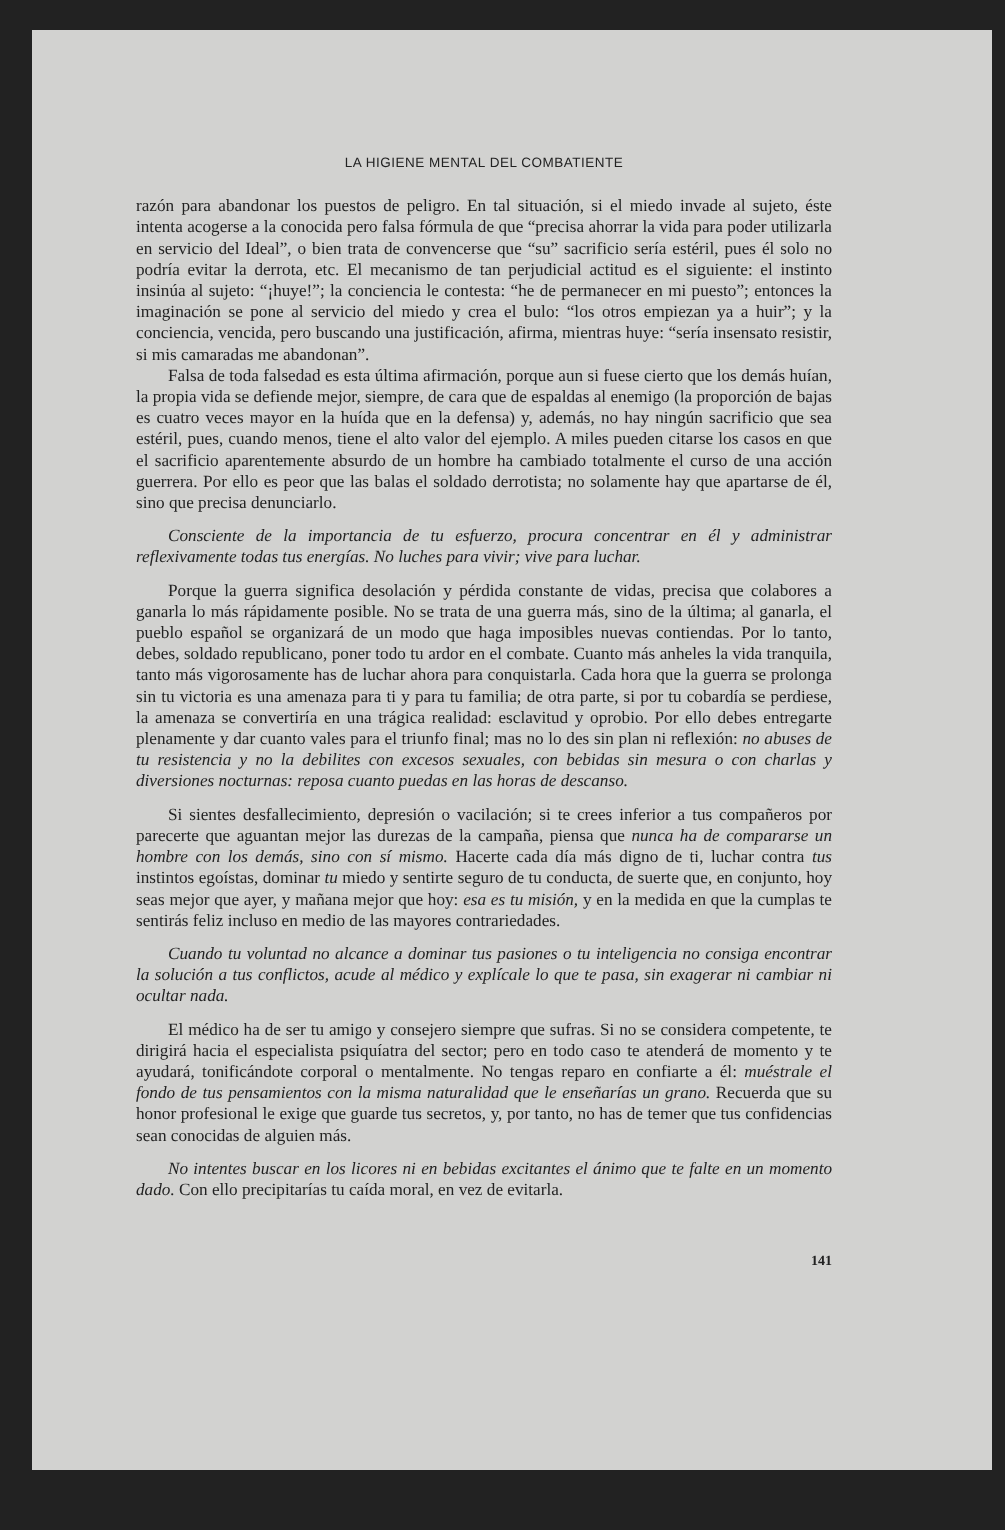LA HIGIENE MENTAL DEL COMBATIENTE
razón para abandonar los puestos de peligro. En tal situación, si el miedo invade al sujeto, éste intenta acogerse a la conocida pero falsa fórmula de que “precisa ahorrar la vida para poder utilizarla en servicio del Ideal”, o bien trata de convencerse que “su” sacrificio sería estéril, pues él solo no podría evitar la derrota, etc. El mecanismo de tan perjudicial actitud es el siguiente: el instinto insinúa al sujeto: “¡huye!”; la conciencia le contesta: “he de permanecer en mi puesto”; entonces la imaginación se pone al servicio del miedo y crea el bulo: “los otros empiezan ya a huir”; y la conciencia, vencida, pero buscando una justificación, afirma, mientras huye: “sería insensato resistir, si mis camaradas me abandonan”.
Falsa de toda falsedad es esta última afirmación, porque aun si fuese cierto que los demás huían, la propia vida se defiende mejor, siempre, de cara que de espaldas al enemigo (la proporción de bajas es cuatro veces mayor en la huída que en la defensa) y, además, no hay ningún sacrificio que sea estéril, pues, cuando menos, tiene el alto valor del ejemplo. A miles pueden citarse los casos en que el sacrificio aparentemente absurdo de un hombre ha cambiado totalmente el curso de una acción guerrera. Por ello es peor que las balas el soldado derrotista; no solamente hay que apartarse de él, sino que precisa denunciarlo.
Consciente de la importancia de tu esfuerzo, procura concentrar en él y administrar reflexivamente todas tus energías. No luches para vivir; vive para luchar.
Porque la guerra significa desolación y pérdida constante de vidas, precisa que colabores a ganarla lo más rápidamente posible. No se trata de una guerra más, sino de la última; al ganarla, el pueblo español se organizará de un modo que haga imposibles nuevas contiendas. Por lo tanto, debes, soldado republicano, poner todo tu ardor en el combate. Cuanto más anheles la vida tranquila, tanto más vigorosamente has de luchar ahora para conquistarla. Cada hora que la guerra se prolonga sin tu victoria es una amenaza para ti y para tu familia; de otra parte, si por tu cobardía se perdiese, la amenaza se convertiría en una trágica realidad: esclavitud y oprobio. Por ello debes entregarte plenamente y dar cuanto vales para el triunfo final; mas no lo des sin plan ni reflexión: no abuses de tu resistencia y no la debilites con excesos sexuales, con bebidas sin mesura o con charlas y diversiones nocturnas: reposa cuanto puedas en las horas de descanso.
Si sientes desfallecimiento, depresión o vacilación; si te crees inferior a tus compañeros por parecerte que aguantan mejor las durezas de la campaña, piensa que nunca ha de compararse un hombre con los demás, sino con sí mismo. Hacerte cada día más digno de ti, luchar contra tus instintos egoístas, dominar tu miedo y sentirte seguro de tu conducta, de suerte que, en conjunto, hoy seas mejor que ayer, y mañana mejor que hoy: esa es tu misión, y en la medida en que la cumplas te sentirás feliz incluso en medio de las mayores contrariedades.
Cuando tu voluntad no alcance a dominar tus pasiones o tu inteligencia no consiga encontrar la solución a tus conflictos, acude al médico y explícale lo que te pasa, sin exagerar ni cambiar ni ocultar nada.
El médico ha de ser tu amigo y consejero siempre que sufras. Si no se considera competente, te dirigirá hacia el especialista psiquíatra del sector; pero en todo caso te atenderá de momento y te ayudará, tonificándote corporal o mentalmente. No tengas reparo en confiarte a él: muéstrale el fondo de tus pensamientos con la misma naturalidad que le enseñarías un grano. Recuerda que su honor profesional le exige que guarde tus secretos, y, por tanto, no has de temer que tus confidencias sean conocidas de alguien más.
No intentes buscar en los licores ni en bebidas excitantes el ánimo que te falte en un momento dado. Con ello precipitarías tu caída moral, en vez de evitarla.
141